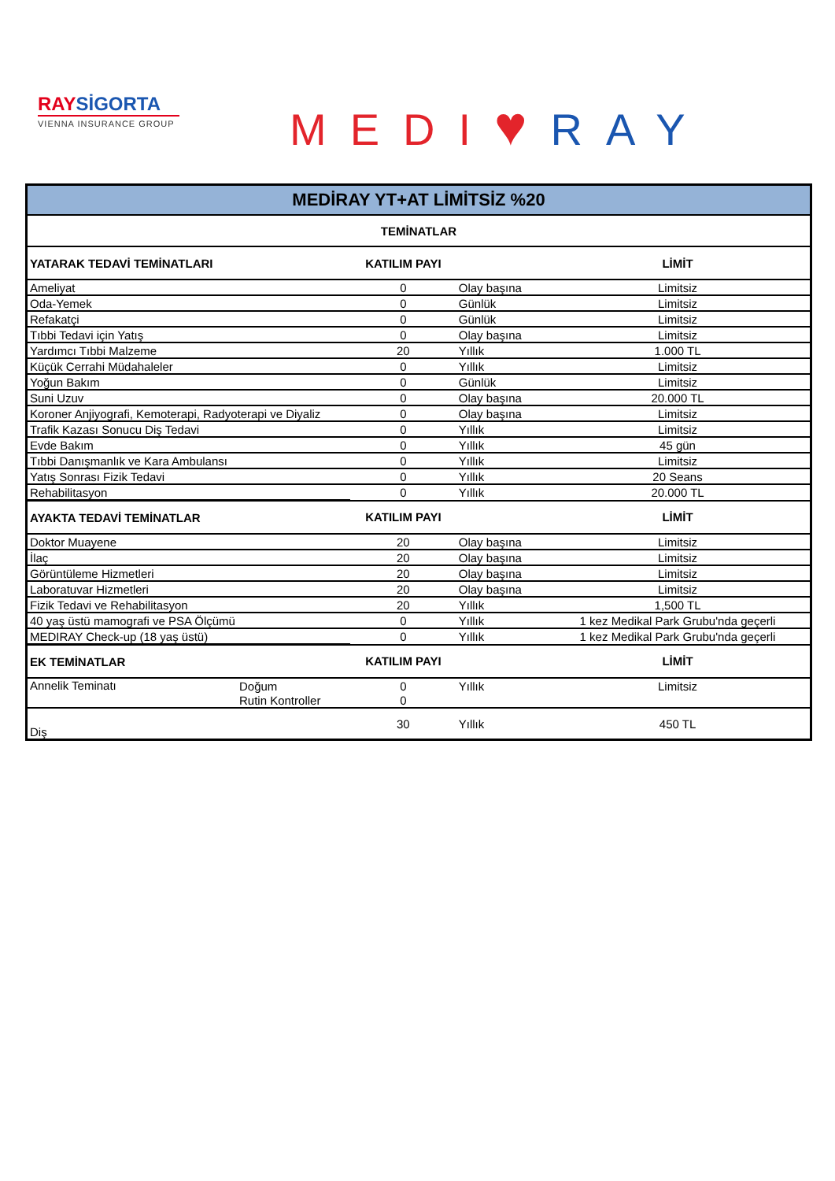RAYSİGORTA
VIENNA INSURANCE GROUP
MEDI♥RAY
| MEDİRAY YT+AT LİMİTSİZ %20 | | | | |
| --- | --- | --- | --- | --- |
| TEMİNATLAR | | | | |
| YATARAK TEDAVİ TEMİNATLARI | | KATILIM PAYI | | LİMİT |
| Ameliyat | | 0 | Olay başına | Limitsiz |
| Oda-Yemek | | 0 | Günlük | Limitsiz |
| Refakatçi | | 0 | Günlük | Limitsiz |
| Tıbbi Tedavi için Yatış | | 0 | Olay başına | Limitsiz |
| Yardımcı Tıbbi Malzeme | | 20 | Yıllık | 1.000 TL |
| Küçük Cerrahi Müdahaleler | | 0 | Yıllık | Limitsiz |
| Yoğun Bakım | | 0 | Günlük | Limitsiz |
| Suni Uzuv | | 0 | Olay başına | 20.000 TL |
| Koroner Anjiyografi, Kemoterapi, Radyoterapi ve Diyaliz | | 0 | Olay başına | Limitsiz |
| Trafik Kazası Sonucu Diş Tedavi | | 0 | Yıllık | Limitsiz |
| Evde Bakım | | 0 | Yıllık | 45 gün |
| Tıbbi Danışmanlık ve Kara Ambulansı | | 0 | Yıllık | Limitsiz |
| Yatış Sonrası Fizik Tedavi | | 0 | Yıllık | 20 Seans |
| Rehabilitasyon | | 0 | Yıllık | 20.000 TL |
| AYAKTA TEDAVİ TEMİNATLAR | | KATILIM PAYI | | LİMİT |
| Doktor Muayene | | 20 | Olay başına | Limitsiz |
| İlaç | | 20 | Olay başına | Limitsiz |
| Görüntüleme Hizmetleri | | 20 | Olay başına | Limitsiz |
| Laboratuvar Hizmetleri | | 20 | Olay başına | Limitsiz |
| Fizik Tedavi ve Rehabilitasyon | | 20 | Yıllık | 1,500 TL |
| 40 yaş üstü mamografi ve PSA Ölçümü | | 0 | Yıllık | 1 kez Medikal Park Grubu'nda geçerli |
| MEDIRAY Check-up (18 yaş üstü) | | 0 | Yıllık | 1 kez Medikal Park Grubu'nda geçerli |
| EK TEMİNATLAR | | KATILIM PAYI | | LİMİT |
| Annelik Teminatı | Doğum | 0 | Yıllık | Limitsiz |
| | Rutin Kontroller | 0 | | |
| Diş | | 30 | Yıllık | 450 TL |